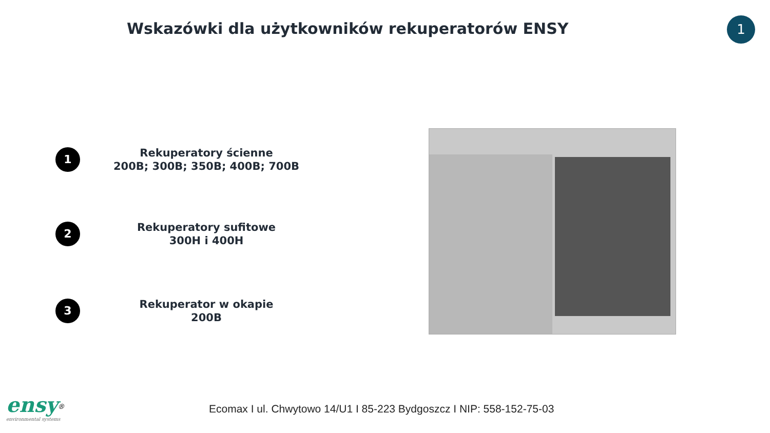Wskazówki dla użytkowników rekuperatorów ENSY
1
1
Rekuperatory ścienne
200B; 300B; 350B; 400B; 700B
2
Rekuperatory sufitowe
300H i 400H
3
Rekuperator w okapie
200B
Ecomax I ul. Chwytowo 14/U1 I 85-223 Bydgoszcz I NIP: 558-152-75-03
ensy<sup>®</sup>
environmental systems